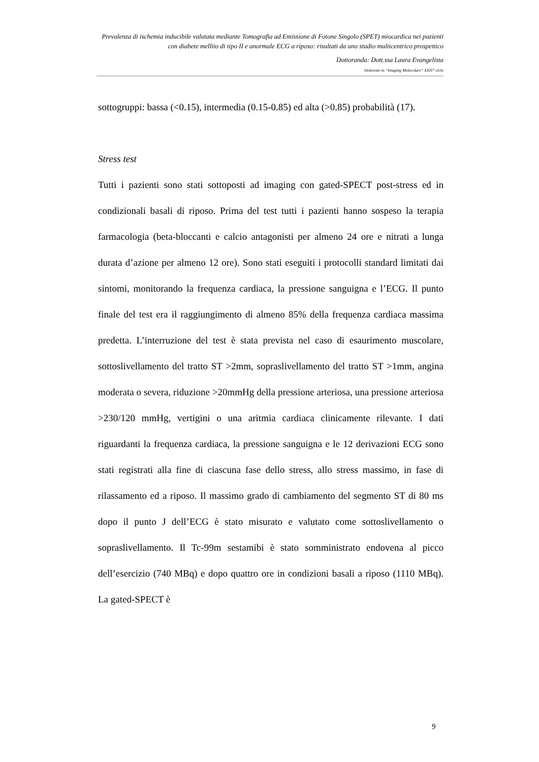Prevalenza di ischemia inducibile valutata mediante Tomografia ad Emissione di Fotone Singolo (SPET) miocardica nei pazienti con diabete mellito di tipo II e anormale ECG a riposo: risultati da uno studio multicentrico prospettico
Dottoranda: Dott.ssa Laura Evangelista
Dottorato in “Imaging Molecolare” XXIV° ciclo
sottogruppi: bassa (<0.15), intermedia (0.15-0.85) ed alta (>0.85) probabilità (17).
Stress test
Tutti i pazienti sono stati sottoposti ad imaging con gated-SPECT post-stress ed in condizionali basali di riposo. Prima del test tutti i pazienti hanno sospeso la terapia farmacologia (beta-bloccanti e calcio antagonisti per almeno 24 ore e nitrati a lunga durata d’azione per almeno 12 ore). Sono stati eseguiti i protocolli standard limitati dai sintomi, monitorando la frequenza cardiaca, la pressione sanguigna e l’ECG. Il punto finale del test era il raggiungimento di almeno 85% della frequenza cardiaca massima predetta. L’interruzione del test è stata prevista nel caso di esaurimento muscolare, sottoslivellamento del tratto ST >2mm, sopraslivellamento del tratto ST >1mm, angina moderata o severa, riduzione >20mmHg della pressione arteriosa, una pressione arteriosa >230/120 mmHg, vertigini o una aritmia cardiaca clinicamente rilevante. I dati riguardanti la frequenza cardiaca, la pressione sanguigna e le 12 derivazioni ECG sono stati registrati alla fine di ciascuna fase dello stress, allo stress massimo, in fase di rilassamento ed a riposo. Il massimo grado di cambiamento del segmento ST di 80 ms dopo il punto J dell’ECG è stato misurato e valutato come sottoslivellamento o sopraslivellamento. Il Tc-99m sestamibi è stato somministrato endovena al picco dell’esercizio (740 MBq) e dopo quattro ore in condizioni basali a riposo (1110 MBq). La gated-SPECT è
9